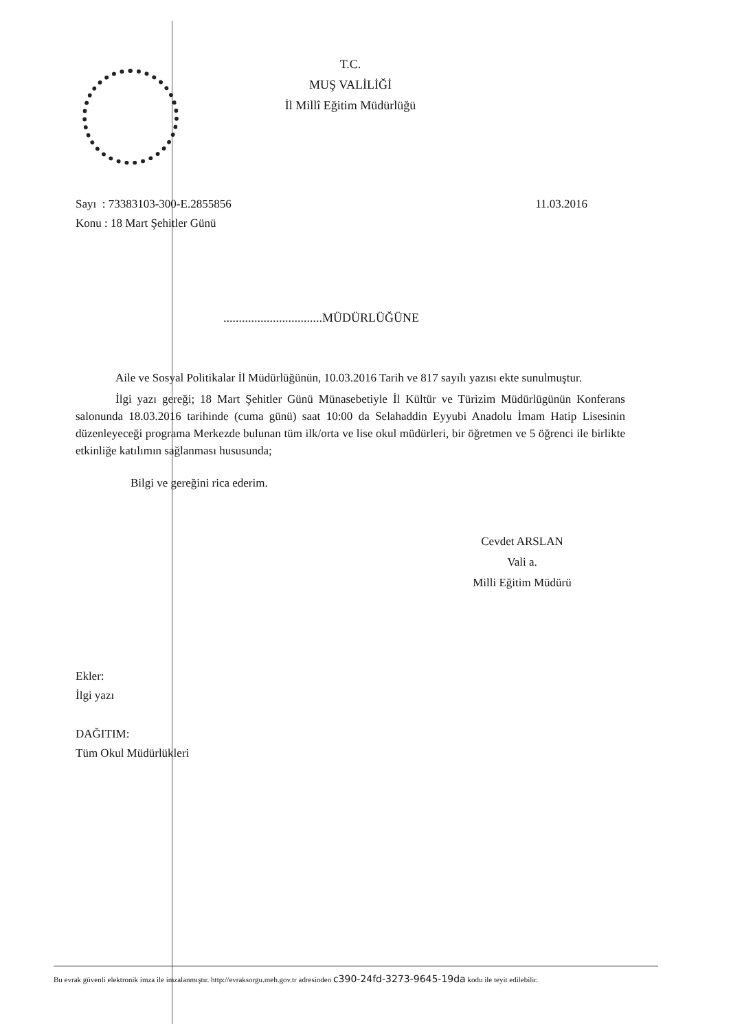T.C.
MUŞ VALİLİĞİ
İl Millî Eğitim Müdürlüğü
11.03.2016 Sayı : 73383103-300-E.2855856
Konu : 18 Mart Şehitler Günü
................................MÜDÜRLÜĞÜNE
Aile ve Sosyal Politikalar İl Müdürlüğünün, 10.03.2016 Tarih ve 817 sayılı yazısı ekte sunulmuştur.
İlgi yazı gereği; 18 Mart Şehitler Günü Münasebetiyle İl Kültür ve Türizim Müdürlügünün Konferans salonunda 18.03.2016 tarihinde (cuma günü) saat 10:00 da Selahaddin Eyyubi Anadolu İmam Hatip Lisesinin düzenleyeceği programa Merkezde bulunan tüm ilk/orta ve lise okul müdürleri, bir öğretmen ve 5 öğrenci ile birlikte etkinliğe katılımın sağlanması hususunda;
Bilgi ve gereğini rica ederim.
Cevdet ARSLAN
Vali a.
Milli Eğitim Müdürü
Ekler:
İlgi yazı
DAĞITIM:
Tüm Okul Müdürlükleri
Bu evrak güvenli elektronik imza ile imzalanmıştır. http://evraksorgu.meb.gov.tr adresinden c390-24fd-3273-9645-19da kodu ile teyit edilebilir.